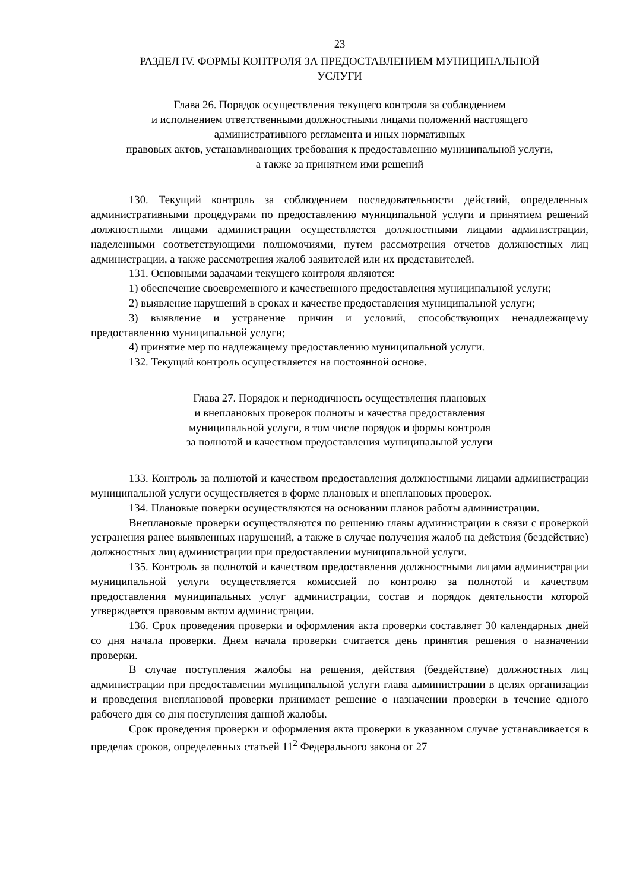23
РАЗДЕЛ IV. ФОРМЫ КОНТРОЛЯ ЗА ПРЕДОСТАВЛЕНИЕМ МУНИЦИПАЛЬНОЙ
УСЛУГИ
Глава 26. Порядок осуществления текущего контроля за соблюдением
и исполнением ответственными должностными лицами положений настоящего
административного регламента и иных нормативных
правовых актов, устанавливающих требования к предоставлению муниципальной услуги,
а также за принятием ими решений
130. Текущий контроль за соблюдением последовательности действий, определенных административными процедурами по предоставлению муниципальной услуги и принятием решений должностными лицами администрации осуществляется должностными лицами администрации, наделенными соответствующими полномочиями, путем рассмотрения отчетов должностных лиц администрации, а также рассмотрения жалоб заявителей или их представителей.
131. Основными задачами текущего контроля являются:
1) обеспечение своевременного и качественного предоставления муниципальной услуги;
2) выявление нарушений в сроках и качестве предоставления муниципальной услуги;
3) выявление и устранение причин и условий, способствующих ненадлежащему предоставлению муниципальной услуги;
4) принятие мер по надлежащему предоставлению муниципальной услуги.
132. Текущий контроль осуществляется на постоянной основе.
Глава 27. Порядок и периодичность осуществления плановых
и внеплановых проверок полноты и качества предоставления
муниципальной услуги, в том числе порядок и формы контроля
за полнотой и качеством предоставления муниципальной услуги
133. Контроль за полнотой и качеством предоставления должностными лицами администрации муниципальной услуги осуществляется в форме плановых и внеплановых проверок.
134. Плановые поверки осуществляются на основании планов работы администрации.
Внеплановые проверки осуществляются по решению главы администрации в связи с проверкой устранения ранее выявленных нарушений, а также в случае получения жалоб на действия (бездействие) должностных лиц администрации при предоставлении муниципальной услуги.
135. Контроль за полнотой и качеством предоставления должностными лицами администрации муниципальной услуги осуществляется комиссией по контролю за полнотой и качеством предоставления муниципальных услуг администрации, состав и порядок деятельности которой утверждается правовым актом администрации.
136. Срок проведения проверки и оформления акта проверки составляет 30 календарных дней со дня начала проверки. Днем начала проверки считается день принятия решения о назначении проверки.
В случае поступления жалобы на решения, действия (бездействие) должностных лиц администрации при предоставлении муниципальной услуги глава администрации в целях организации и проведения внеплановой проверки принимает решение о назначении проверки в течение одного рабочего дня со дня поступления данной жалобы.
Срок проведения проверки и оформления акта проверки в указанном случае устанавливается в пределах сроков, определенных статьей 11<sup>2</sup> Федерального закона от 27